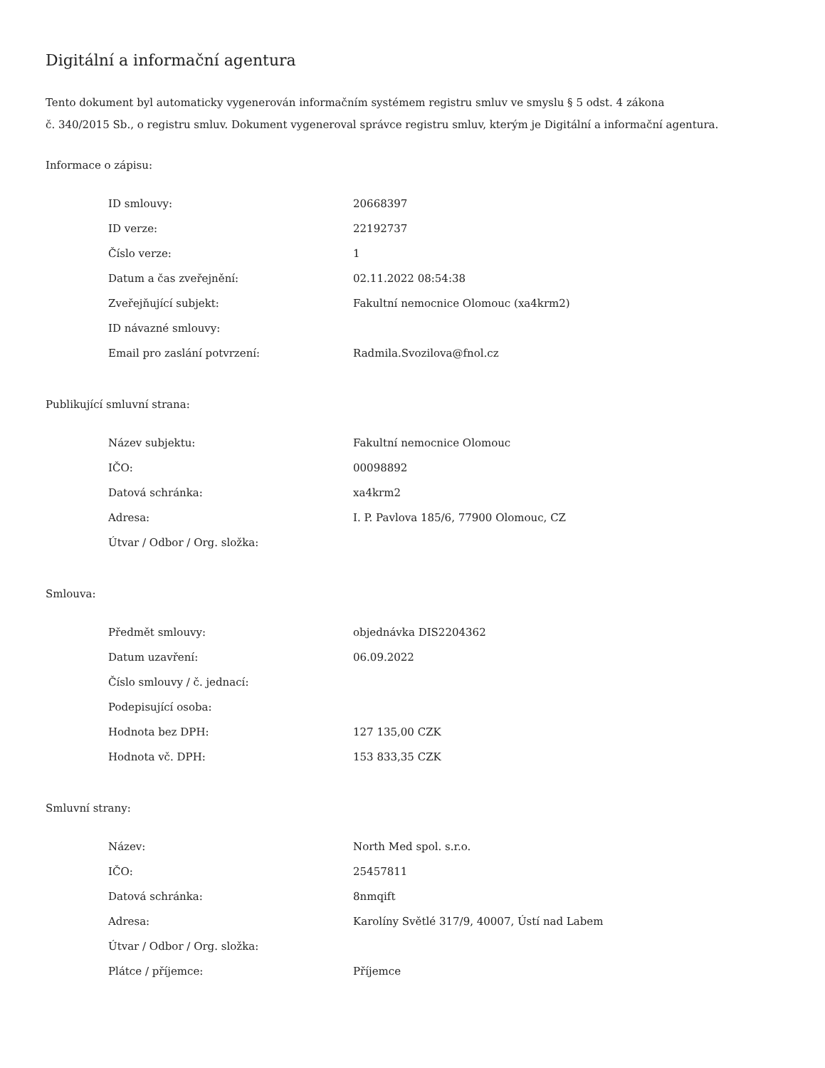Digitální a informační agentura
Tento dokument byl automaticky vygenerován informačním systémem registru smluv ve smyslu § 5 odst. 4 zákona
č. 340/2015 Sb., o registru smluv. Dokument vygeneroval správce registru smluv, kterým je Digitální a informační agentura.
Informace o zápisu:
| ID smlouvy: | 20668397 |
| ID verze: | 22192737 |
| Číslo verze: | 1 |
| Datum a čas zveřejnění: | 02.11.2022 08:54:38 |
| Zveřejňující subjekt: | Fakultní nemocnice Olomouc (xa4krm2) |
| ID návazné smlouvy: | |
| Email pro zaslání potvrzení: | Radmila.Svozilova@fnol.cz |
Publikující smluvní strana:
| Název subjektu: | Fakultní nemocnice Olomouc |
| IČO: | 00098892 |
| Datová schránka: | xa4krm2 |
| Adresa: | I. P. Pavlova 185/6, 77900 Olomouc, CZ |
| Útvar / Odbor / Org. složka: | |
Smlouva:
| Předmět smlouvy: | objednávka DIS2204362 |
| Datum uzavření: | 06.09.2022 |
| Číslo smlouvy / č. jednací: | |
| Podepisující osoba: | |
| Hodnota bez DPH: | 127 135,00 CZK |
| Hodnota vč. DPH: | 153 833,35 CZK |
Smluvní strany:
| Název: | North Med spol. s.r.o. |
| IČO: | 25457811 |
| Datová schránka: | 8nmqift |
| Adresa: | Karolíny Světlé 317/9, 40007, Ústí nad Labem |
| Útvar / Odbor / Org. složka: | |
| Plátce / příjemce: | Příjemce |